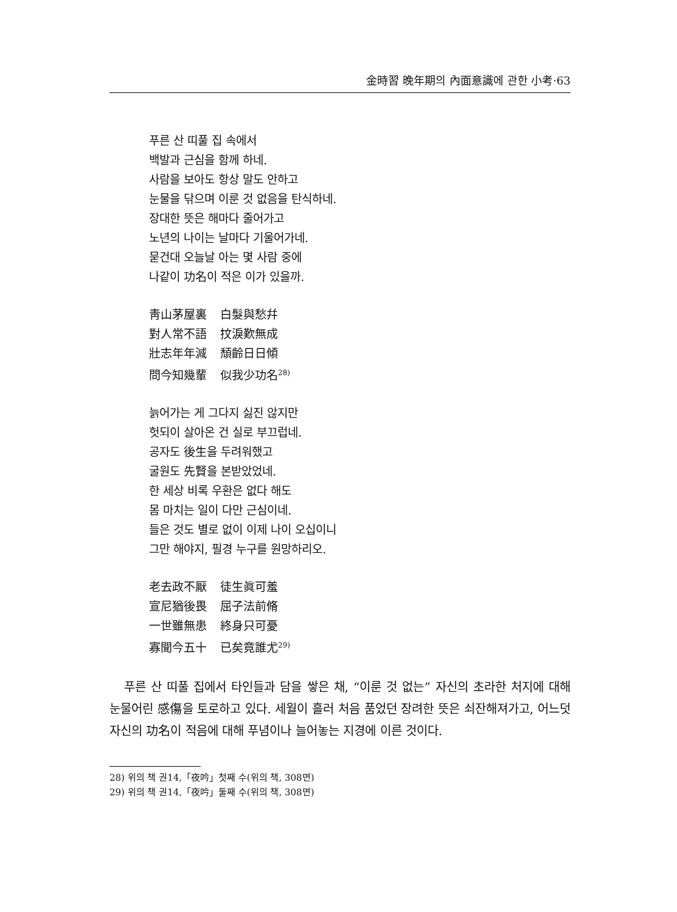金時習 晩年期의 內面意識에 관한 小考·63
푸른 산 띠풀 집 속에서
백발과 근심을 함께 하네.
사람을 보아도 항상 말도 안하고
눈물을 닦으며 이룬 것 없음을 탄식하네.
장대한 뜻은 해마다 줄어가고
노년의 나이는 날마다 기울어가네.
묻건대 오늘날 아는 몇 사람 중에
나같이 功名이 적은 이가 있을까.
靑山茅屋裏 白髮與愁幷
對人常不語 抆淚歎無成
壯志年年減 頹齡日日傾
問今知幾輩 似我少功名<sup>28)</sup>
늙어가는 게 그다지 싫진 않지만
헛되이 살아온 건 실로 부끄럽네.
공자도 後生을 두려워했고
굴원도 先賢을 본받았었네.
한 세상 비록 우환은 없다 해도
몸 마치는 일이 다만 근심이네.
들은 것도 별로 없이 이제 나이 오십이니
그만 해야지, 필경 누구를 원망하리오.
老去政不厭 徒生眞可羞
宣尼猶後畏 屈子法前脩
一世雖無患 終身只可憂
寡聞今五十 已矣竟誰尤<sup>29)</sup>
푸른 산 띠풀 집에서 타인들과 담을 쌓은 채, “이룬 것 없는” 자신의 초라한 처지에 대해 눈물어린 感傷을 토로하고 있다. 세월이 흘러 처음 품었던 장려한 뜻은 쇠잔해져가고, 어느덧 자신의 功名이 적음에 대해 푸념이나 늘어놓는 지경에 이른 것이다.
28) 위의 책 권14,「夜吟」첫째 수(위의 책, 308면)
29) 위의 책 권14,「夜吟」둘째 수(위의 책, 308면)